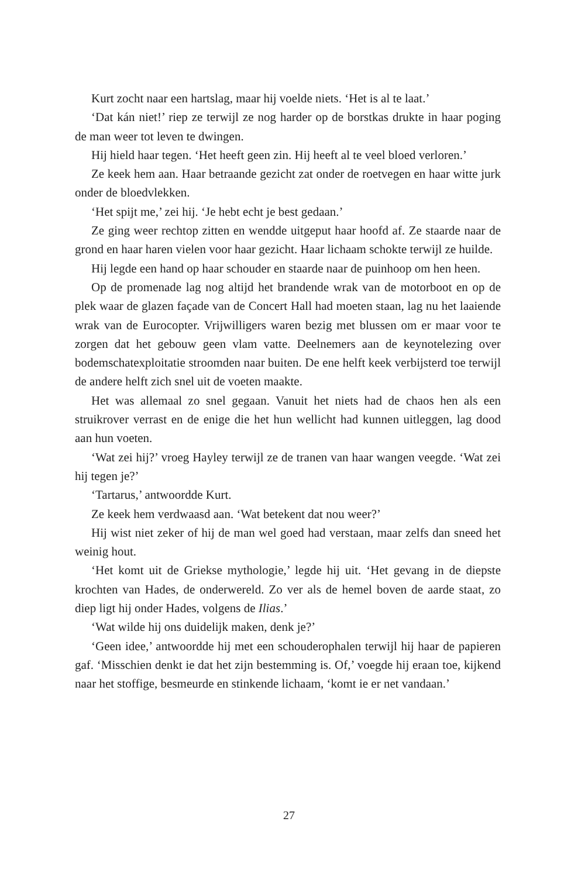Kurt zocht naar een hartslag, maar hij voelde niets. ‘Het is al te laat.’
‘Dat kán niet!’ riep ze terwijl ze nog harder op de borstkas drukte in haar poging de man weer tot leven te dwingen.
Hij hield haar tegen. ‘Het heeft geen zin. Hij heeft al te veel bloed verloren.’
Ze keek hem aan. Haar betraande gezicht zat onder de roetvegen en haar witte jurk onder de bloedvlekken.
‘Het spijt me,’ zei hij. ‘Je hebt echt je best gedaan.’
Ze ging weer rechtop zitten en wendde uitgeput haar hoofd af. Ze staarde naar de grond en haar haren vielen voor haar gezicht. Haar lichaam schokte terwijl ze huilde.
Hij legde een hand op haar schouder en staarde naar de puinhoop om hen heen.
Op de promenade lag nog altijd het brandende wrak van de motorboot en op de plek waar de glazen façade van de Concert Hall had moeten staan, lag nu het laaiende wrak van de Eurocopter. Vrijwilligers waren bezig met blussen om er maar voor te zorgen dat het gebouw geen vlam vatte. Deelnemers aan de keynotelezing over bodemschatexploitatie stroomden naar buiten. De ene helft keek verbijsterd toe terwijl de andere helft zich snel uit de voeten maakte.
Het was allemaal zo snel gegaan. Vanuit het niets had de chaos hen als een struikrover verrast en de enige die het hun wellicht had kunnen uitleggen, lag dood aan hun voeten.
‘Wat zei hij?’ vroeg Hayley terwijl ze de tranen van haar wangen veegde. ‘Wat zei hij tegen je?’
‘Tartarus,’ antwoordde Kurt.
Ze keek hem verdwaasd aan. ‘Wat betekent dat nou weer?’
Hij wist niet zeker of hij de man wel goed had verstaan, maar zelfs dan sneed het weinig hout.
‘Het komt uit de Griekse mythologie,’ legde hij uit. ‘Het gevang in de diepste krochten van Hades, de onderwereld. Zo ver als de hemel boven de aarde staat, zo diep ligt hij onder Hades, volgens de Ilias.’
‘Wat wilde hij ons duidelijk maken, denk je?’
‘Geen idee,’ antwoordde hij met een schouderophalen terwijl hij haar de papieren gaf. ‘Misschien denkt ie dat het zijn bestemming is. Of,’ voegde hij eraan toe, kijkend naar het stoffige, besmeurde en stinkende lichaam, ‘komt ie er net vandaan.’
27